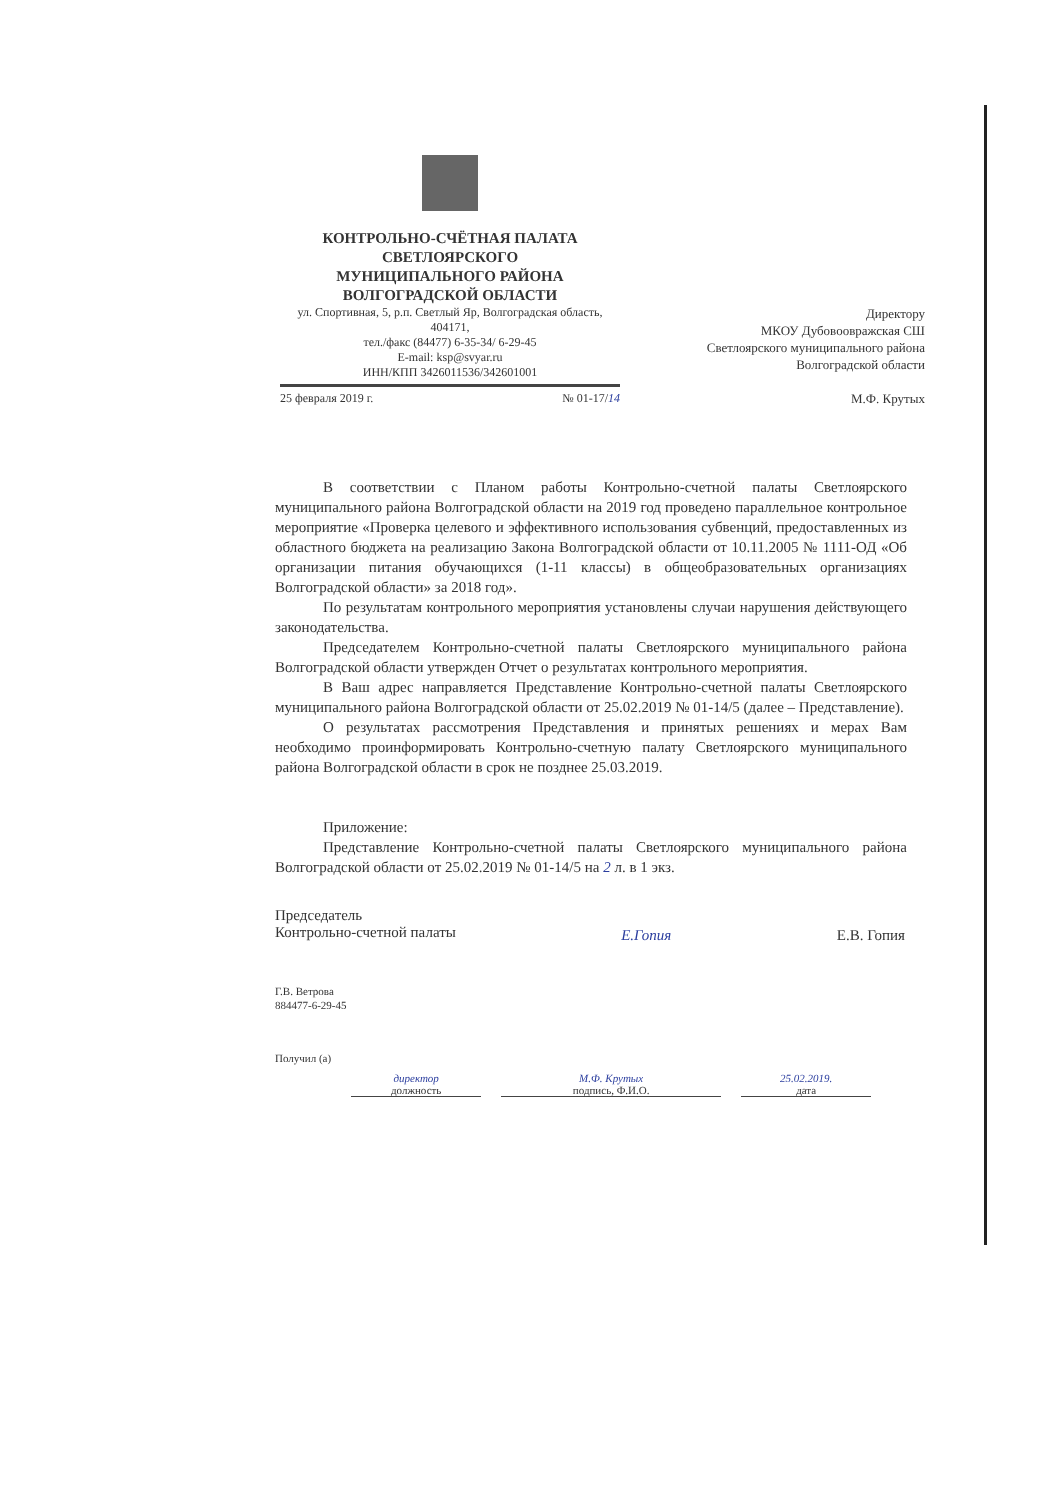КОНТРОЛЬНО-СЧЁТНАЯ ПАЛАТА
СВЕТЛОЯРСКОГО
МУНИЦИПАЛЬНОГО РАЙОНА
ВОЛГОГРАДСКОЙ ОБЛАСТИ
ул. Спортивная, 5, р.п. Светлый Яр, Волгоградская область, 404171,
тел./факс (84477) 6-35-34/ 6-29-45
E-mail: ksp@svyar.ru
ИНН/КПП 3426011536/342601001
25 февраля 2019 г. № 01-17/14
Директору
МКОУ Дубовоовражская СШ
Светлоярского муниципального района
Волгоградской области
М.Ф. Крутых
В соответствии с Планом работы Контрольно-счетной палаты Светлоярского муниципального района Волгоградской области на 2019 год проведено параллельное контрольное мероприятие «Проверка целевого и эффективного использования субвенций, предоставленных из областного бюджета на реализацию Закона Волгоградской области от 10.11.2005 № 1111-ОД «Об организации питания обучающихся (1-11 классы) в общеобразовательных организациях Волгоградской области» за 2018 год».
По результатам контрольного мероприятия установлены случаи нарушения действующего законодательства.
Председателем Контрольно-счетной палаты Светлоярского муниципального района Волгоградской области утвержден Отчет о результатах контрольного мероприятия.
В Ваш адрес направляется Представление Контрольно-счетной палаты Светлоярского муниципального района Волгоградской области от 25.02.2019 № 01-14/5 (далее – Представление).
О результатах рассмотрения Представления и принятых решениях и мерах Вам необходимо проинформировать Контрольно-счетную палату Светлоярского муниципального района Волгоградской области в срок не позднее 25.03.2019.
Приложение:
Представление Контрольно-счетной палаты Светлоярского муниципального района Волгоградской области от 25.02.2019 № 01-14/5 на 2 л. в 1 экз.
Председатель
Контрольно-счетной палаты Е.Гопия Е.В. Гопия
Г.В. Ветрова
884477-6-29-45
Получил (а) директор
должность М.Ф. Крутых
подпись, Ф.И.О. 25.02.2019.
дата